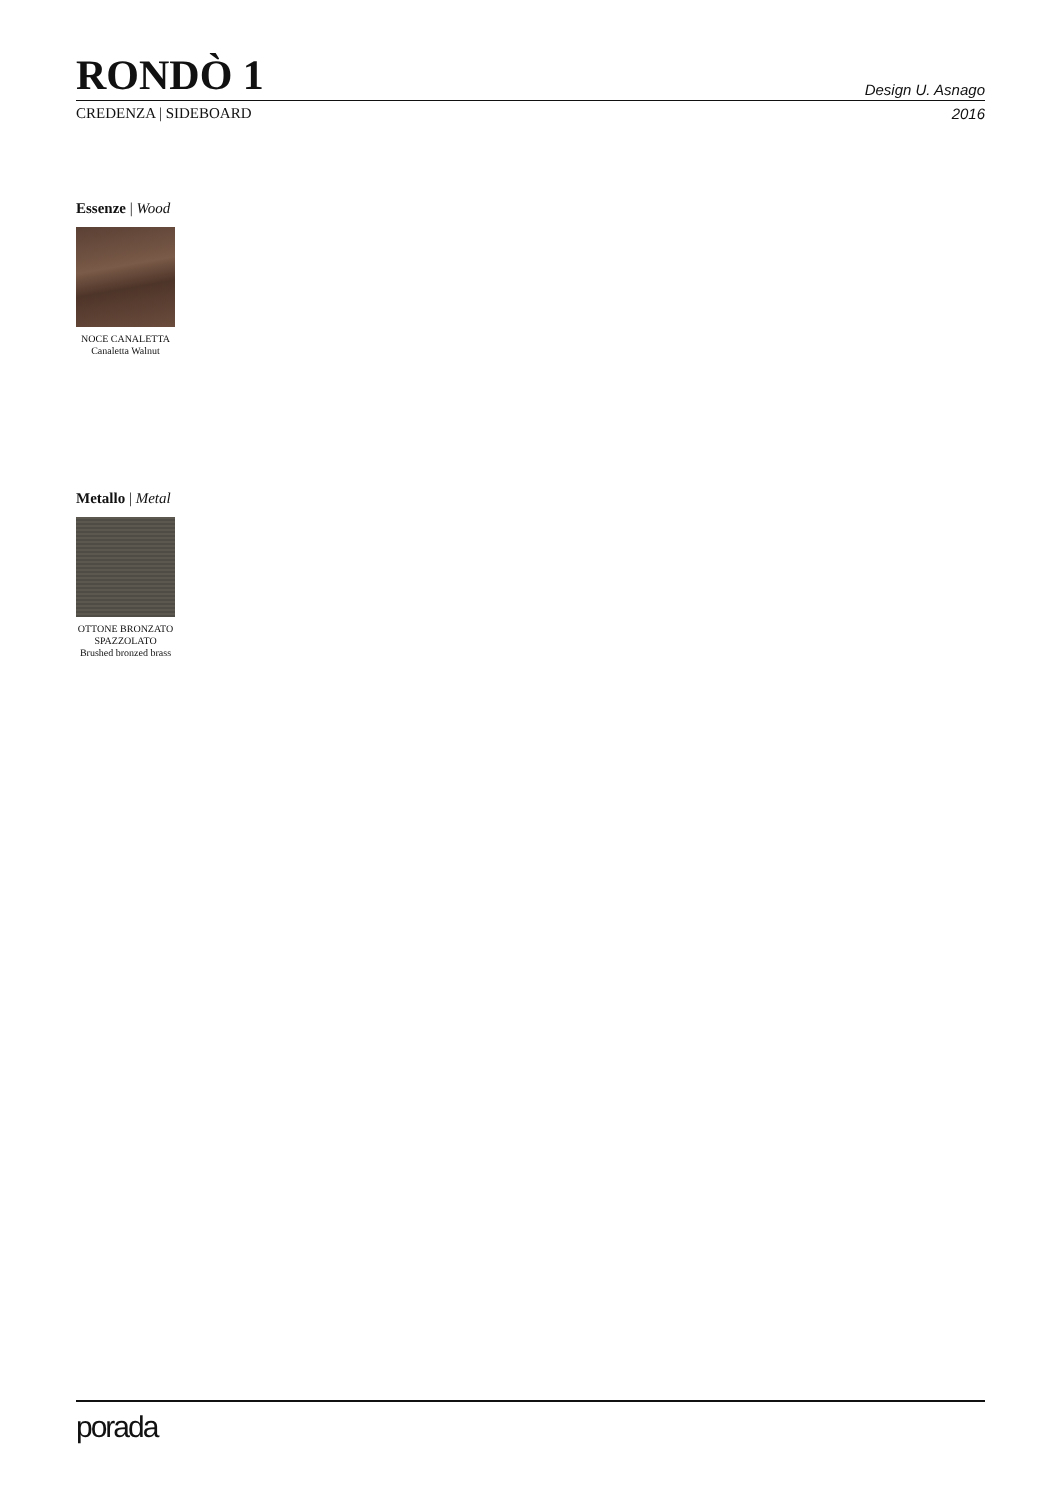RONDÒ 1
Design U. Asnago
CREDENZA | SIDEBOARD 2016
Essenze | Wood
NOCE CANALETTA
Canaletta Walnut
Metallo | Metal
OTTONE BRONZATO
SPAZZOLATO
Brushed bronzed brass
porada